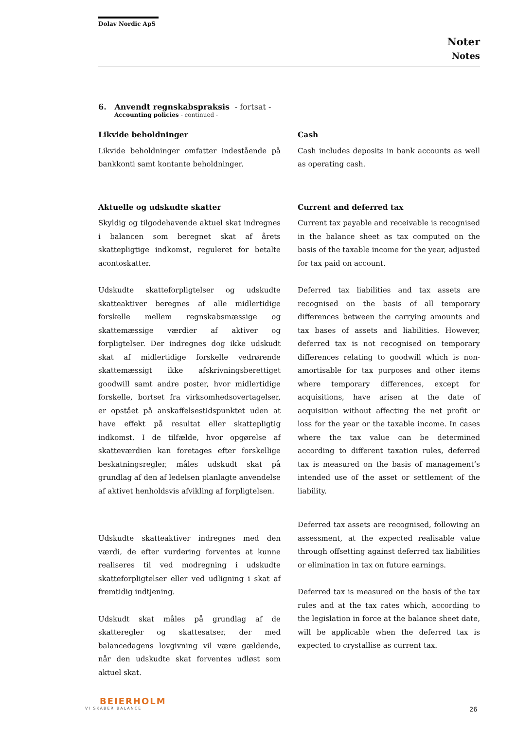Dolav Nordic ApS
Noter
Notes
6. Anvendt regnskabspraksis - fortsat -
Accounting policies - continued -
Likvide beholdninger
Likvide beholdninger omfatter indestående på bankkonti samt kontante beholdninger.
Aktuelle og udskudte skatter
Skyldig og tilgodehavende aktuel skat indregnes i balancen som beregnet skat af årets skattepligtige indkomst, reguleret for betalte acontoskatter.
Udskudte skatteforpligtelser og udskudte skatteaktiver beregnes af alle midlertidige forskelle mellem regnskabsmæssige og skattemæssige værdier af aktiver og forpligtelser. Der indregnes dog ikke udskudt skat af midlertidige forskelle vedrørende skattemæssigt ikke afskrivningsberettiget goodwill samt andre poster, hvor midlertidige forskelle, bortset fra virksomhedsovertagelser, er opstået på anskaffelsestidspunktet uden at have effekt på resultat eller skattepligtig indkomst. I de tilfælde, hvor opgørelse af skatteværdien kan foretages efter forskellige beskatningsregler, måles udskudt skat på grundlag af den af ledelsen planlagte anvendelse af aktivet henholdsvis afvikling af forpligtelsen.
Udskudte skatteaktiver indregnes med den værdi, de efter vurdering forventes at kunne realiseres til ved modregning i udskudte skatteforpligtelser eller ved udligning i skat af fremtidig indtjening.
Udskudt skat måles på grundlag af de skatteregler og skattesatser, der med balancedagens lovgivning vil være gældende, når den udskudte skat forventes udløst som aktuel skat.
Cash
Cash includes deposits in bank accounts as well as operating cash.
Current and deferred tax
Current tax payable and receivable is recognised in the balance sheet as tax computed on the basis of the taxable income for the year, adjusted for tax paid on account.
Deferred tax liabilities and tax assets are recognised on the basis of all temporary differences between the carrying amounts and tax bases of assets and liabilities. However, deferred tax is not recognised on temporary differences relating to goodwill which is non-amortisable for tax purposes and other items where temporary differences, except for acquisitions, have arisen at the date of acquisition without affecting the net profit or loss for the year or the taxable income. In cases where the tax value can be determined according to different taxation rules, deferred tax is measured on the basis of management’s intended use of the asset or settlement of the liability.
Deferred tax assets are recognised, following an assessment, at the expected realisable value through offsetting against deferred tax liabilities or elimination in tax on future earnings.
Deferred tax is measured on the basis of the tax rules and at the tax rates which, according to the legislation in force at the balance sheet date, will be applicable when the deferred tax is expected to crystallise as current tax.
BEIERHOLM
VI SKABER BALANCE
26